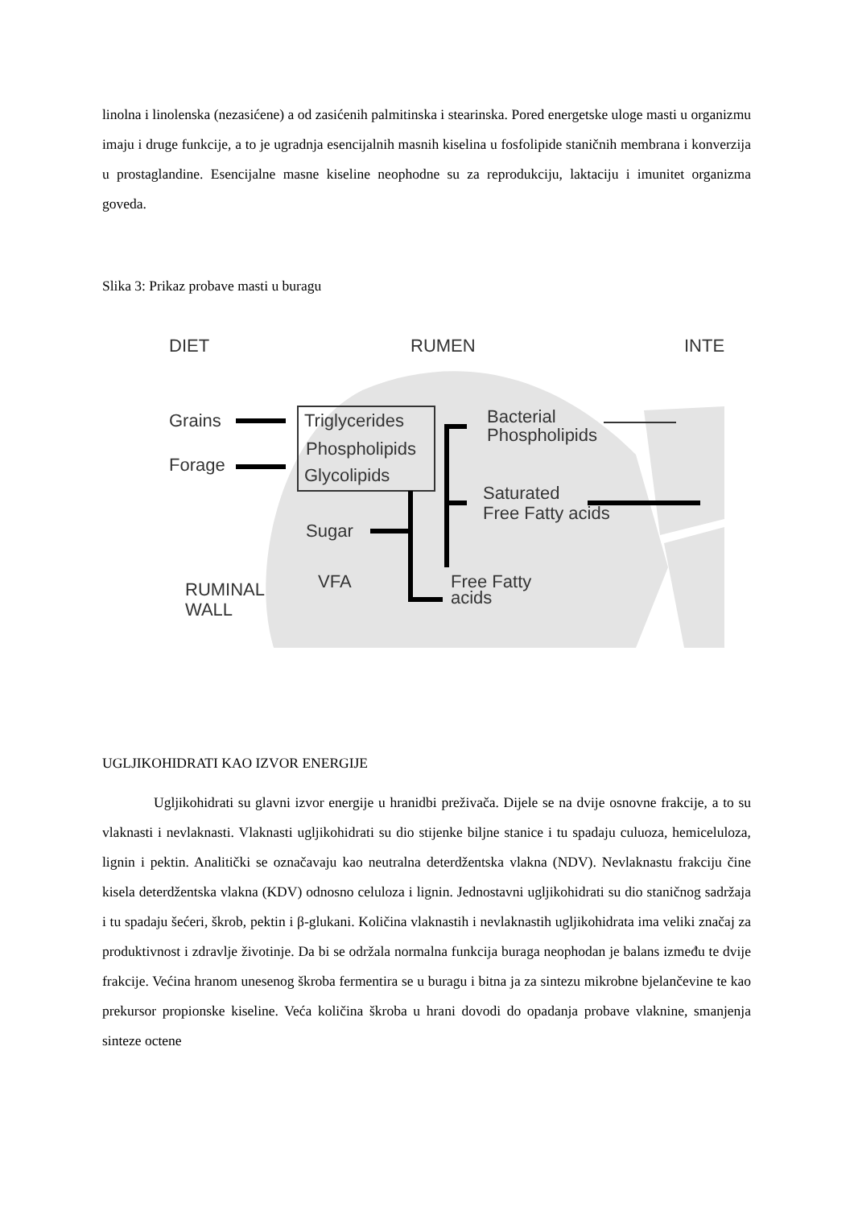linolna i linolenska (nezasićene) a od zasićenih palmitinska i stearinska. Pored energetske uloge masti u organizmu imaju i druge funkcije, a to je ugradnja esencijalnih masnih kiselina u fosfolipide staničnih membrana i konverzija u prostaglandine. Esencijalne masne kiseline neophodne su za reprodukciju, laktaciju i imunitet organizma goveda.
Slika 3: Prikaz probave masti u buragu
DIET
RUMEN
INTE
Grains
Forage
Triglycerides
Phospholipids
Glycolipids
Bacterial
Phospholipids
Saturated
Free Fatty acids
Sugar
VFA
Free Fatty
acids
RUMINAL
WALL
UGLJIKOHIDRATI KAO IZVOR ENERGIJE
Ugljikohidrati su glavni izvor energije u hranidbi preživača. Dijele se na dvije osnovne frakcije, a to su vlaknasti i nevlaknasti. Vlaknasti ugljikohidrati su dio stijenke biljne stanice i tu spadaju culuoza, hemiceluloza, lignin i pektin. Analitički se označavaju kao neutralna deterdžentska vlakna (NDV). Nevlaknastu frakciju čine kisela deterdžentska vlakna (KDV) odnosno celuloza i lignin. Jednostavni ugljikohidrati su dio staničnog sadržaja i tu spadaju šećeri, škrob, pektin i β-glukani. Količina vlaknastih i nevlaknastih ugljikohidrata ima veliki značaj za produktivnost i zdravlje životinje. Da bi se održala normalna funkcija buraga neophodan je balans između te dvije frakcije. Većina hranom unesenog škroba fermentira se u buragu i bitna ja za sintezu mikrobne bjelančevine te kao prekursor propionske kiseline. Veća količina škroba u hrani dovodi do opadanja probave vlaknine, smanjenja sinteze octene